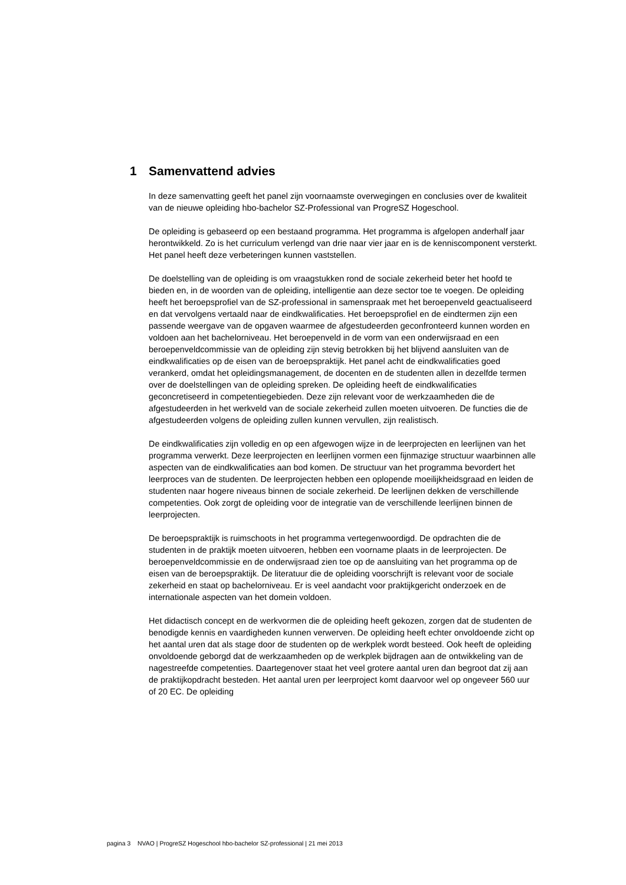1 Samenvattend advies
In deze samenvatting geeft het panel zijn voornaamste overwegingen en conclusies over de kwaliteit van de nieuwe opleiding hbo-bachelor SZ-Professional van ProgreSZ Hogeschool.
De opleiding is gebaseerd op een bestaand programma. Het programma is afgelopen anderhalf jaar herontwikkeld. Zo is het curriculum verlengd van drie naar vier jaar en is de kenniscomponent versterkt. Het panel heeft deze verbeteringen kunnen vaststellen.
De doelstelling van de opleiding is om vraagstukken rond de sociale zekerheid beter het hoofd te bieden en, in de woorden van de opleiding, intelligentie aan deze sector toe te voegen. De opleiding heeft het beroepsprofiel van de SZ-professional in samenspraak met het beroepenveld geactualiseerd en dat vervolgens vertaald naar de eindkwalificaties. Het beroepsprofiel en de eindtermen zijn een passende weergave van de opgaven waarmee de afgestudeerden geconfronteerd kunnen worden en voldoen aan het bachelorniveau. Het beroepenveld in de vorm van een onderwijsraad en een beroepenveldcommissie van de opleiding zijn stevig betrokken bij het blijvend aansluiten van de eindkwalificaties op de eisen van de beroepspraktijk. Het panel acht de eindkwalificaties goed verankerd, omdat het opleidingsmanagement, de docenten en de studenten allen in dezelfde termen over de doelstellingen van de opleiding spreken. De opleiding heeft de eindkwalificaties geconcretiseerd in competentiegebieden. Deze zijn relevant voor de werkzaamheden die de afgestudeerden in het werkveld van de sociale zekerheid zullen moeten uitvoeren. De functies die de afgestudeerden volgens de opleiding zullen kunnen vervullen, zijn realistisch.
De eindkwalificaties zijn volledig en op een afgewogen wijze in de leerprojecten en leerlijnen van het programma verwerkt. Deze leerprojecten en leerlijnen vormen een fijnmazige structuur waarbinnen alle aspecten van de eindkwalificaties aan bod komen. De structuur van het programma bevordert het leerproces van de studenten. De leerprojecten hebben een oplopende moeilijkheidsgraad en leiden de studenten naar hogere niveaus binnen de sociale zekerheid. De leerlijnen dekken de verschillende competenties. Ook zorgt de opleiding voor de integratie van de verschillende leerlijnen binnen de leerprojecten.
De beroepspraktijk is ruimschoots in het programma vertegenwoordigd. De opdrachten die de studenten in de praktijk moeten uitvoeren, hebben een voorname plaats in de leerprojecten. De beroepenveldcommissie en de onderwijsraad zien toe op de aansluiting van het programma op de eisen van de beroepspraktijk. De literatuur die de opleiding voorschrijft is relevant voor de sociale zekerheid en staat op bachelorniveau. Er is veel aandacht voor praktijkgericht onderzoek en de internationale aspecten van het domein voldoen.
Het didactisch concept en de werkvormen die de opleiding heeft gekozen, zorgen dat de studenten de benodigde kennis en vaardigheden kunnen verwerven. De opleiding heeft echter onvoldoende zicht op het aantal uren dat als stage door de studenten op de werkplek wordt besteed. Ook heeft de opleiding onvoldoende geborgd dat de werkzaamheden op de werkplek bijdragen aan de ontwikkeling van de nagestreefde competenties. Daartegenover staat het veel grotere aantal uren dan begroot dat zij aan de praktijkopdracht besteden. Het aantal uren per leerproject komt daarvoor wel op ongeveer 560 uur of 20 EC. De opleiding
pagina 3 NVAO | ProgreSZ Hogeschool hbo-bachelor SZ-professional | 21 mei 2013